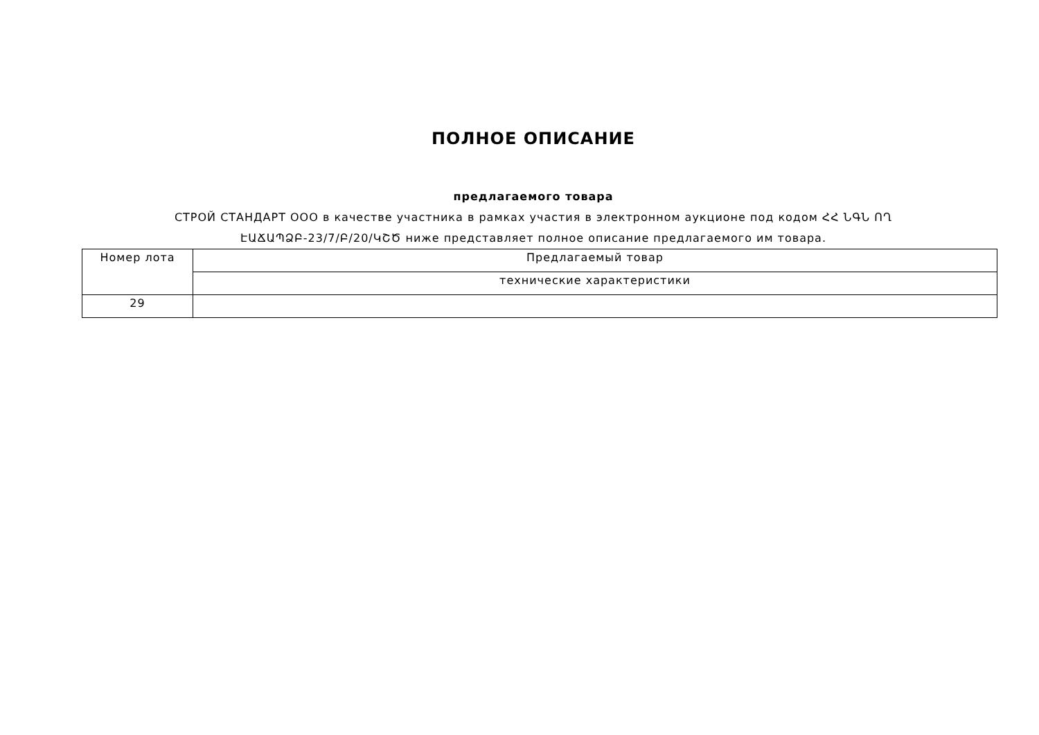ПОЛНОЕ ОПИСАНИЕ
предлагаемого товара
СТРОЙ СТАНДАРТ ООО в качестве участника в рамках участия в электронном аукционе под кодом ՀՀ ՆԳՆ ՈՂ ԷԱՃԱՊՁԲ-23/7/Բ/20/ԿՇԾ ниже представляет полное описание предлагаемого им товара.
| Номер лота | Предлагаемый товар |
| --- | --- |
| | технические характеристики |
| 29 | |